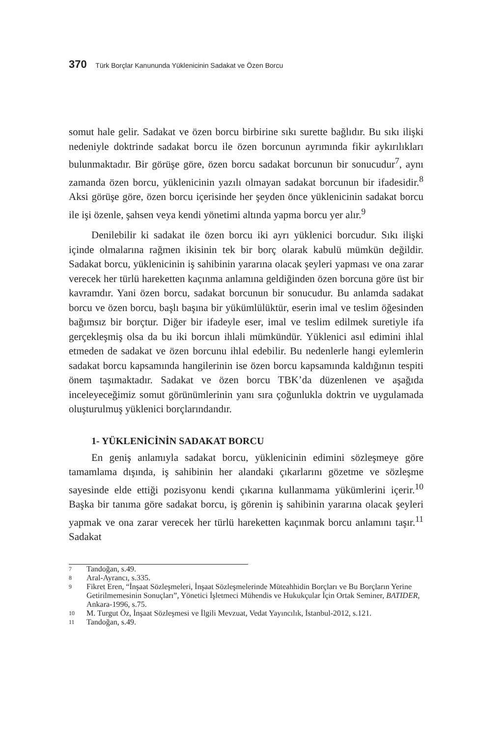370 Türk Borçlar Kanununda Yüklenicinin Sadakat ve Özen Borcu
somut hale gelir. Sadakat ve özen borcu birbirine sıkı surette bağlıdır. Bu sıkı ilişki nedeniyle doktrinde sadakat borcu ile özen borcunun ayrımında fikir aykırılıkları bulunmaktadır. Bir görüşe göre, özen borcu sadakat borcunun bir sonucudur<sup>7</sup>, aynı zamanda özen borcu, yüklenicinin yazılı olmayan sadakat borcunun bir ifadesidir.<sup>8</sup> Aksi görüşe göre, özen borcu içerisinde her şeyden önce yüklenicinin sadakat borcu ile işi özenle, şahsen veya kendi yönetimi altında yapma borcu yer alır.<sup>9</sup>
Denilebilir ki sadakat ile özen borcu iki ayrı yüklenici borcudur. Sıkı ilişki içinde olmalarına rağmen ikisinin tek bir borç olarak kabulü mümkün değildir. Sadakat borcu, yüklenicinin iş sahibinin yararına olacak şeyleri yapması ve ona zarar verecek her türlü hareketten kaçınma anlamına geldiğinden özen borcuna göre üst bir kavramdır. Yani özen borcu, sadakat borcunun bir sonucudur. Bu anlamda sadakat borcu ve özen borcu, başlı başına bir yükümlülüktür, eserin imal ve teslim öğesinden bağımsız bir borçtur. Diğer bir ifadeyle eser, imal ve teslim edilmek suretiyle ifa gerçekleşmiş olsa da bu iki borcun ihlali mümkündür. Yüklenici asıl edimini ihlal etmeden de sadakat ve özen borcunu ihlal edebilir. Bu nedenlerle hangi eylemlerin sadakat borcu kapsamında hangilerinin ise özen borcu kapsamında kaldığının tespiti önem taşımaktadır. Sadakat ve özen borcu TBK’da düzenlenen ve aşağıda inceleyeceğimiz somut görünümlerinin yanı sıra çoğunlukla doktrin ve uygulamada oluşturulmuş yüklenici borçlarındandır.
1- YÜKLENİCİNİN SADAKAT BORCU
En geniş anlamıyla sadakat borcu, yüklenicinin edimini sözleşmeye göre tamamlama dışında, iş sahibinin her alandaki çıkarlarını gözetme ve sözleşme sayesinde elde ettiği pozisyonu kendi çıkarına kullanmama yükümlerini içerir.<sup>10</sup> Başka bir tanıma göre sadakat borcu, iş görenin iş sahibinin yararına olacak şeyleri yapmak ve ona zarar verecek her türlü hareketten kaçınmak borcu anlamını taşır.<sup>11</sup> Sadakat
7
Tandoğan, s.49.
8
Aral-Ayrancı, s.335.
9
Fikret Eren, “İnşaat Sözleşmeleri, İnşaat Sözleşmelerinde Müteahhidin Borçları ve Bu Borçların Yerine Getirilmemesinin Sonuçları”, Yönetici İşletmeci Mühendis ve Hukukçular İçin Ortak Seminer, BATIDER, Ankara-1996, s.75.
10
M. Turgut Öz, İnşaat Sözleşmesi ve İlgili Mevzuat, Vedat Yayıncılık, İstanbul-2012, s.121.
11
Tandoğan, s.49.